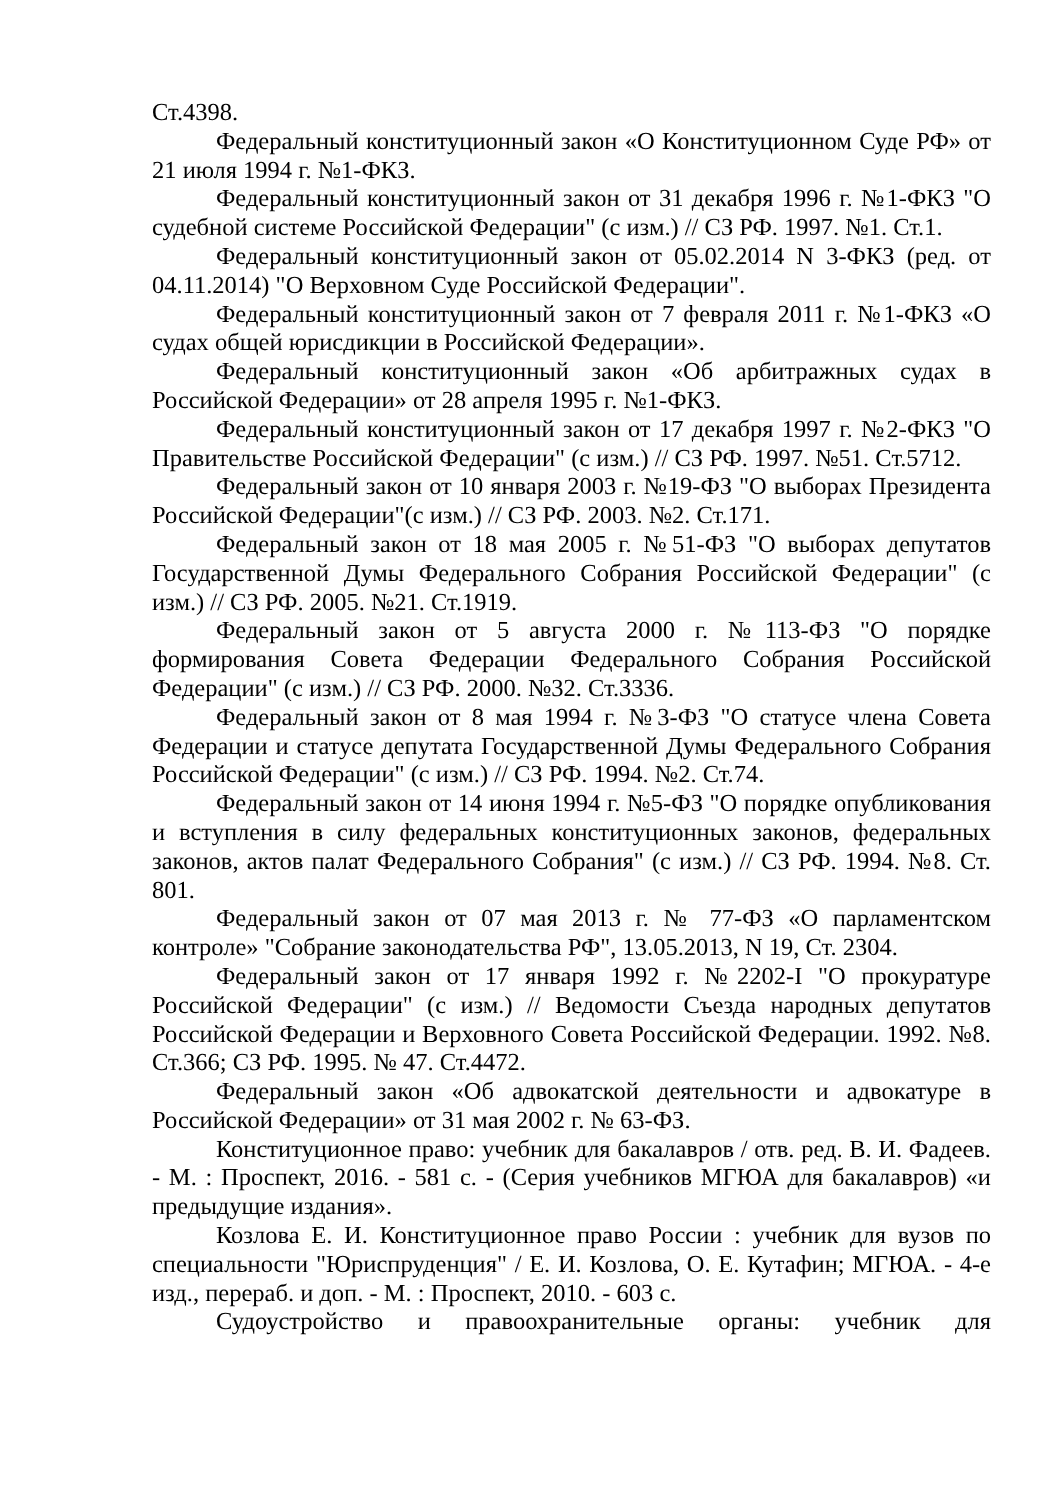Ст.4398.
Федеральный конституционный закон «О Конституционном Суде РФ» от 21 июля 1994 г. №1-ФКЗ.
Федеральный конституционный закон от 31 декабря 1996 г. №1-ФКЗ "О судебной системе Российской Федерации" (с изм.) // СЗ РФ. 1997. №1. Ст.1.
Федеральный конституционный закон от 05.02.2014 N 3-ФКЗ (ред. от 04.11.2014) "О Верховном Суде Российской Федерации".
Федеральный конституционный закон от 7 февраля 2011 г. №1-ФКЗ «О судах общей юрисдикции в Российской Федерации».
Федеральный конституционный закон «Об арбитражных судах в Российской Федерации» от 28 апреля 1995 г. №1-ФКЗ.
Федеральный конституционный закон от 17 декабря 1997 г. №2-ФКЗ "О Правительстве Российской Федерации" (с изм.) // СЗ РФ. 1997. №51. Ст.5712.
Федеральный закон от 10 января 2003 г. №19-ФЗ "О выборах Президента Российской Федерации"(с изм.) // СЗ РФ. 2003. №2. Ст.171.
Федеральный закон от 18 мая 2005 г. №51-ФЗ "О выборах депутатов Государственной Думы Федерального Собрания Российской Федерации" (с изм.) // СЗ РФ. 2005. №21. Ст.1919.
Федеральный закон от 5 августа 2000 г. №113-ФЗ "О порядке формирования Совета Федерации Федерального Собрания Российской Федерации" (с изм.) // СЗ РФ. 2000. №32. Ст.3336.
Федеральный закон от 8 мая 1994 г. №3-ФЗ "О статусе члена Совета Федерации и статусе депутата Государственной Думы Федерального Собрания Российской Федерации" (с изм.) // СЗ РФ. 1994. №2. Ст.74.
Федеральный закон от 14 июня 1994 г. №5-ФЗ "О порядке опубликования и вступления в силу федеральных конституционных законов, федеральных законов, актов палат Федерального Собрания" (с изм.) // СЗ РФ. 1994. №8. Ст. 801.
Федеральный закон от 07 мая 2013 г. № 77-ФЗ «О парламентском контроле» "Собрание законодательства РФ", 13.05.2013, N 19, Ст. 2304.
Федеральный закон от 17 января 1992 г. №2202-I "О прокуратуре Российской Федерации" (с изм.) // Ведомости Съезда народных депутатов Российской Федерации и Верховного Совета Российской Федерации. 1992. №8. Ст.366; СЗ РФ. 1995. № 47. Ст.4472.
Федеральный закон «Об адвокатской деятельности и адвокатуре в Российской Федерации» от 31 мая 2002 г. № 63-ФЗ.
Конституционное право: учебник для бакалавров / отв. ред. В. И. Фадеев. - М. : Проспект, 2016. - 581 с. - (Серия учебников МГЮА для бакалавров) «и предыдущие издания».
Козлова Е. И. Конституционное право России : учебник для вузов по специальности "Юриспруденция" / Е. И. Козлова, О. Е. Кутафин; МГЮА. - 4-е изд., перераб. и доп. - М. : Проспект, 2010. - 603 с.
Судоустройство и правоохранительные органы: учебник для